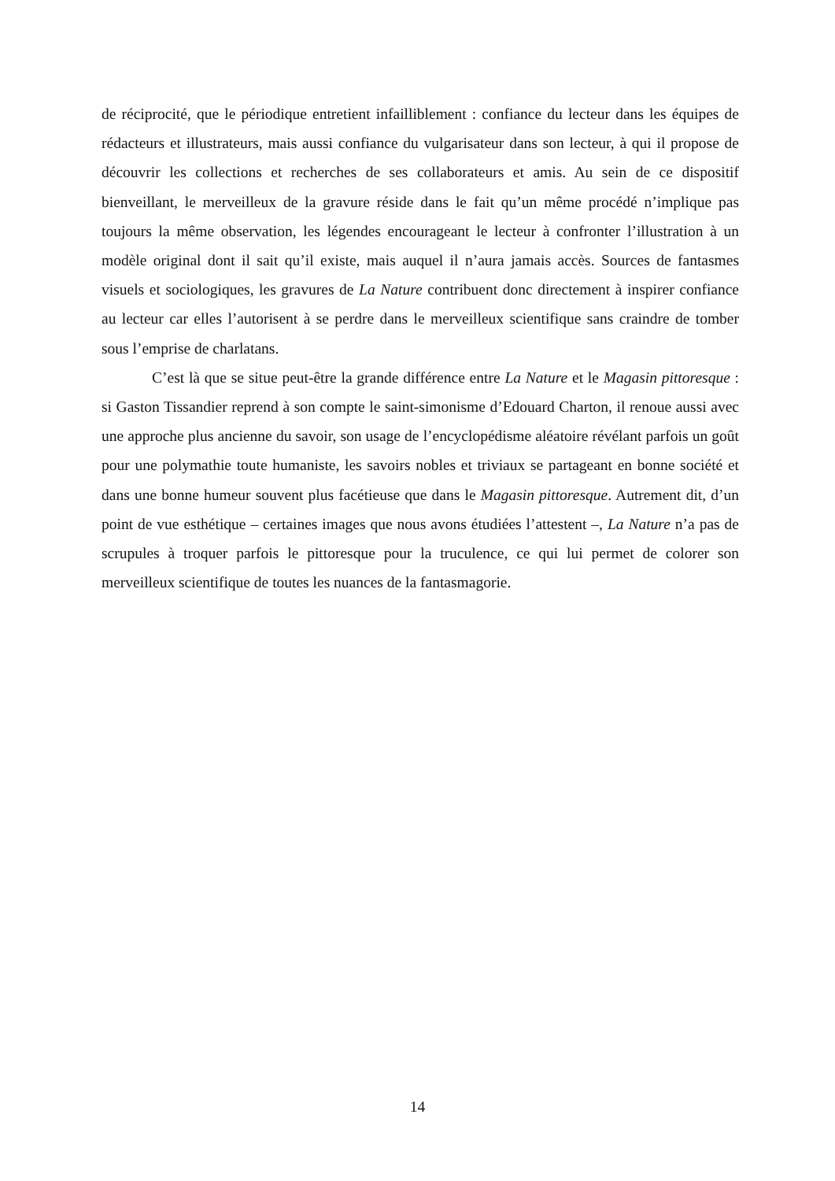de réciprocité, que le périodique entretient infailliblement : confiance du lecteur dans les équipes de rédacteurs et illustrateurs, mais aussi confiance du vulgarisateur dans son lecteur, à qui il propose de découvrir les collections et recherches de ses collaborateurs et amis. Au sein de ce dispositif bienveillant, le merveilleux de la gravure réside dans le fait qu’un même procédé n’implique pas toujours la même observation, les légendes encourageant le lecteur à confronter l’illustration à un modèle original dont il sait qu’il existe, mais auquel il n’aura jamais accès. Sources de fantasmes visuels et sociologiques, les gravures de La Nature contribuent donc directement à inspirer confiance au lecteur car elles l’autorisent à se perdre dans le merveilleux scientifique sans craindre de tomber sous l’emprise de charlatans.
C’est là que se situe peut-être la grande différence entre La Nature et le Magasin pittoresque : si Gaston Tissandier reprend à son compte le saint-simonisme d’Edouard Charton, il renoue aussi avec une approche plus ancienne du savoir, son usage de l’encyclopédisme aléatoire révélant parfois un goût pour une polymathie toute humaniste, les savoirs nobles et triviaux se partageant en bonne société et dans une bonne humeur souvent plus facétieuse que dans le Magasin pittoresque. Autrement dit, d’un point de vue esthétique – certaines images que nous avons étudiées l’attestent –, La Nature n’a pas de scrupules à troquer parfois le pittoresque pour la truculence, ce qui lui permet de colorer son merveilleux scientifique de toutes les nuances de la fantasmagorie.
14